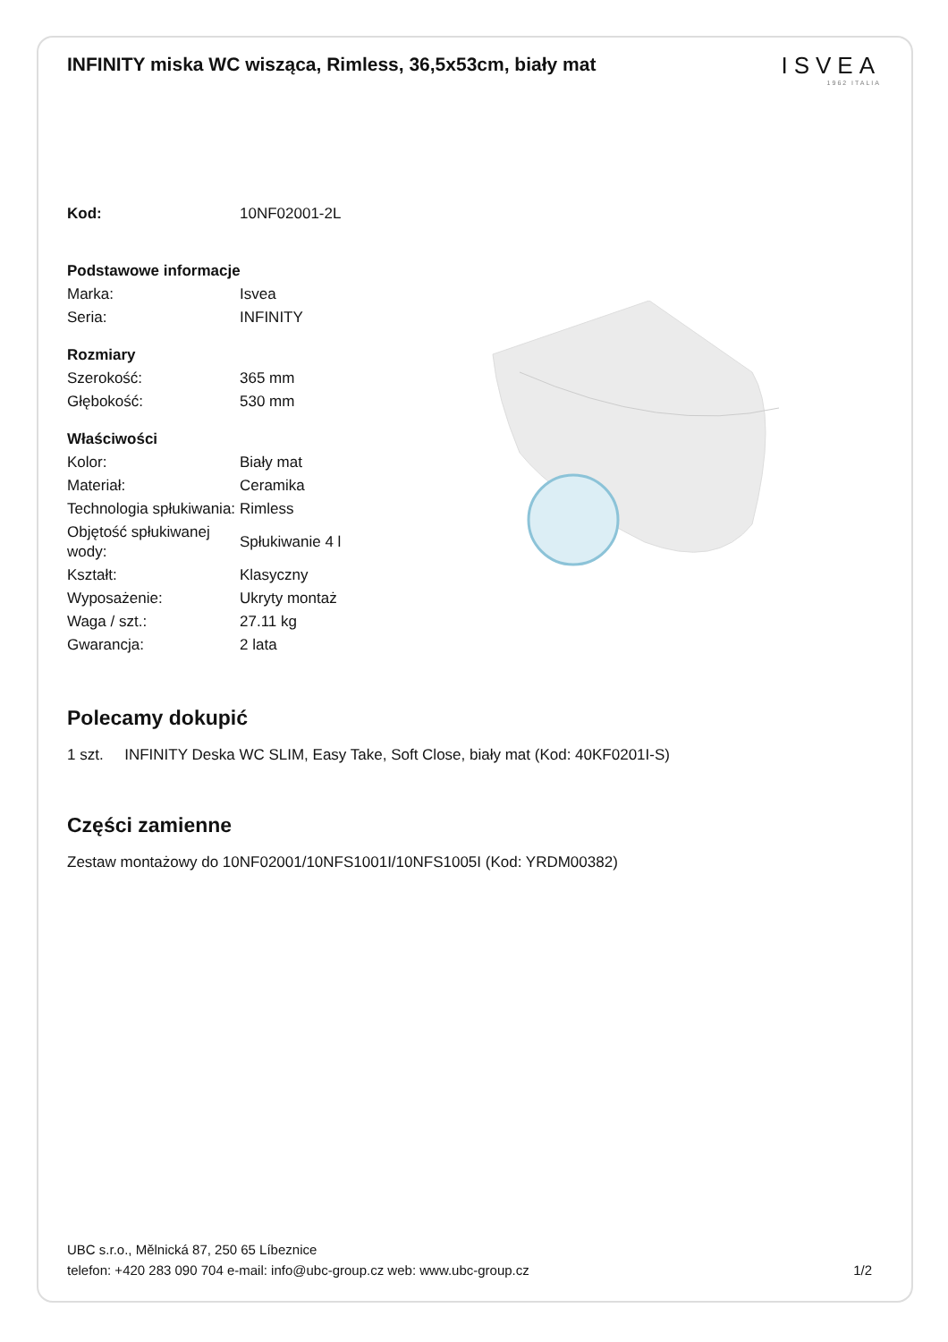INFINITY miska WC wisząca, Rimless, 36,5x53cm, biały mat
ISVEA
1962 ITALIA
| Kod: | 10NF02001-2L |
| Podstawowe informacje | |
| Marka: | Isvea |
| Seria: | INFINITY |
| Rozmiary | |
| Szerokość: | 365 mm |
| Głębokość: | 530 mm |
| Właściwości | |
| Kolor: | Biały mat |
| Materiał: | Ceramika |
| Technologia spłukiwania: | Rimless |
| Objętość spłukiwanej wody: | Spłukiwanie 4 l |
| Kształt: | Klasyczny |
| Wyposażenie: | Ukryty montaż |
| Waga / szt.: | 27.11 kg |
| Gwarancja: | 2 lata |
Polecamy dokupić
1 szt. INFINITY Deska WC SLIM, Easy Take, Soft Close, biały mat (Kod: 40KF0201I-S)
Części zamienne
Zestaw montażowy do 10NF02001/10NFS1001I/10NFS1005I (Kod: YRDM00382)
UBC s.r.o., Mělnická 87, 250 65 Líbeznice
telefon: +420 283 090 704 e-mail: info@ubc-group.cz web: www.ubc-group.cz 1/2